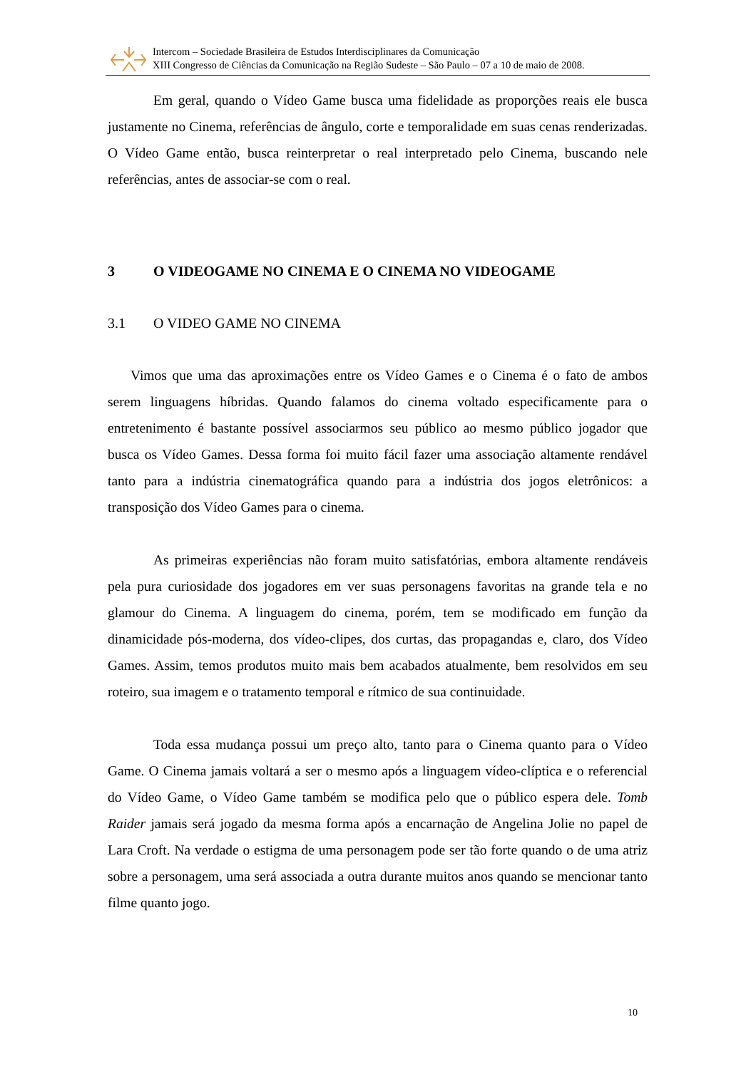Intercom – Sociedade Brasileira de Estudos Interdisciplinares da Comunicação
XIII Congresso de Ciências da Comunicação na Região Sudeste – São Paulo – 07 a 10 de maio de 2008.
Em geral, quando o Vídeo Game busca uma fidelidade as proporções reais ele busca justamente no Cinema, referências de ângulo, corte e temporalidade em suas cenas renderizadas. O Vídeo Game então, busca reinterpretar o real interpretado pelo Cinema, buscando nele referências, antes de associar-se com o real.
3 O VIDEOGAME NO CINEMA E O CINEMA NO VIDEOGAME
3.1 O VIDEO GAME NO CINEMA
Vimos que uma das aproximações entre os Vídeo Games e o Cinema é o fato de ambos serem linguagens híbridas. Quando falamos do cinema voltado especificamente para o entretenimento é bastante possível associarmos seu público ao mesmo público jogador que busca os Vídeo Games. Dessa forma foi muito fácil fazer uma associação altamente rendável tanto para a indústria cinematográfica quando para a indústria dos jogos eletrônicos: a transposição dos Vídeo Games para o cinema.
As primeiras experiências não foram muito satisfatórias, embora altamente rendáveis pela pura curiosidade dos jogadores em ver suas personagens favoritas na grande tela e no glamour do Cinema. A linguagem do cinema, porém, tem se modificado em função da dinamicidade pós-moderna, dos vídeo-clipes, dos curtas, das propagandas e, claro, dos Vídeo Games. Assim, temos produtos muito mais bem acabados atualmente, bem resolvidos em seu roteiro, sua imagem e o tratamento temporal e rítmico de sua continuidade.
Toda essa mudança possui um preço alto, tanto para o Cinema quanto para o Vídeo Game. O Cinema jamais voltará a ser o mesmo após a linguagem vídeo-clíptica e o referencial do Vídeo Game, o Vídeo Game também se modifica pelo que o público espera dele. Tomb Raider jamais será jogado da mesma forma após a encarnação de Angelina Jolie no papel de Lara Croft. Na verdade o estigma de uma personagem pode ser tão forte quando o de uma atriz sobre a personagem, uma será associada a outra durante muitos anos quando se mencionar tanto filme quanto jogo.
10